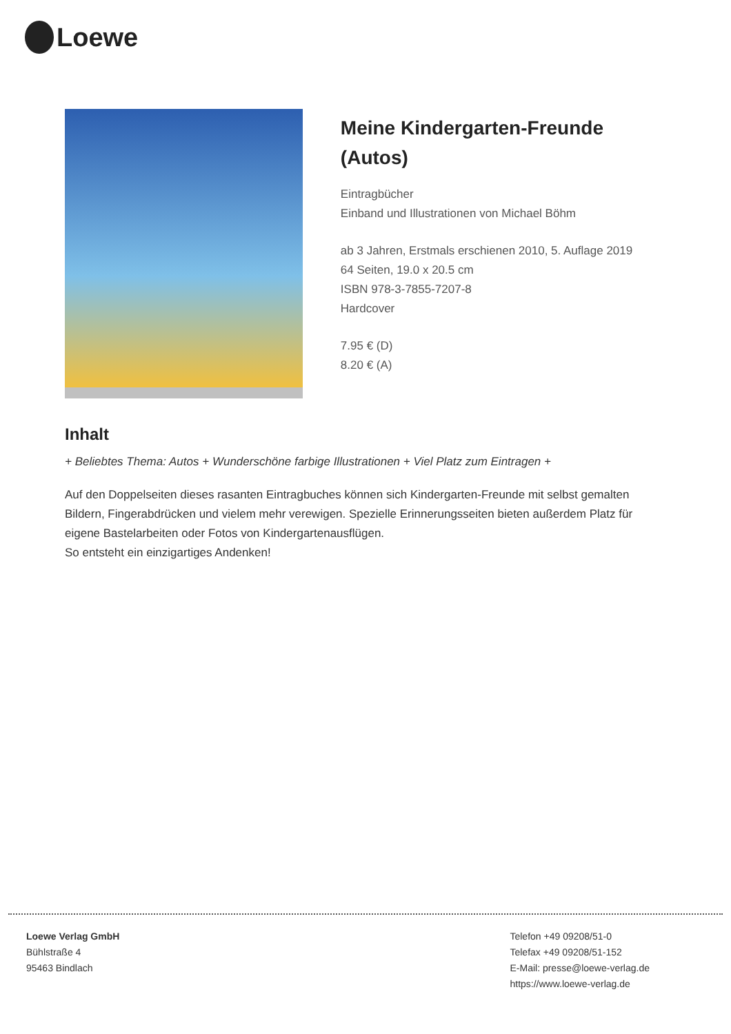Loewe
Meine Kindergarten-Freunde (Autos)
Eintragbücher
Einband und Illustrationen von Michael Böhm
ab 3 Jahren, Erstmals erschienen 2010, 5. Auflage 2019
64 Seiten, 19.0 x 20.5 cm
ISBN 978-3-7855-7207-8
Hardcover
7.95 € (D)
8.20 € (A)
Inhalt
+ Beliebtes Thema: Autos + Wunderschöne farbige Illustrationen + Viel Platz zum Eintragen +
Auf den Doppelseiten dieses rasanten Eintragbuches können sich Kindergarten-Freunde mit selbst gemalten Bildern, Fingerabdrücken und vielem mehr verewigen. Spezielle Erinnerungsseiten bieten außerdem Platz für eigene Bastelarbeiten oder Fotos von Kindergartenausflügen.
So entsteht ein einzigartiges Andenken!
Loewe Verlag GmbH
Bühlstraße 4
95463 Bindlach
Telefon +49 09208/51-0
Telefax +49 09208/51-152
E-Mail: presse@loewe-verlag.de
https://www.loewe-verlag.de